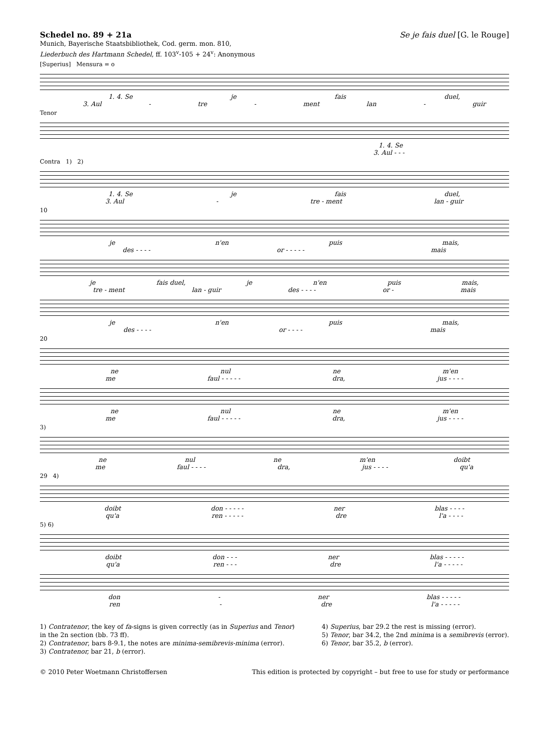Schedel no. 89 + 21a Se je fais duel [G. le Rouge]
Munich, Bayerische Staatsbibliothek, Cod. germ. mon. 810,
Liederbuch des Hartmann Schedel, ff. 103<sup>v</sup>-105 + 24<sup>v</sup>: Anonymous
[Superius] Mensura = o
1. 4. Se je fais duel,
3. Aul - tre - ment lan - guir
Tenor
1. 4. Se
3. Aul - - -
Contra 1) 2)
1. 4. Se je fais duel,
3. Aul - tre - ment lan - guir
10
je n'en puis mais,
des - - - - or - - - - - mais
je fais duel, je n'en puis mais,
tre - ment lan - guir des - - - - or - mais
je n'en puis mais,
des - - - - or - - - - mais
20
ne nul ne m'en
me faul - - - - - dra, jus - - - -
ne nul ne m'en
me faul - - - - - dra, jus - - - -
3)
ne nul ne m'en doibt
me faul - - - - dra, jus - - - - qu'a
29 4)
doibt don - - - - - ner blas - - - -
qu'a ren - - - - - dre l'a - - - -
5) 6)
doibt don - - - ner blas - - - - -
qu'a ren - - - dre l'a - - - - -
don - ner blas - - - - -
ren - dre l'a - - - - -
1) Contratenor, the key of fa-signs is given correctly (as in Superius and Tenor)
in the 2n section (bb. 73 ff).
2) Contratenor, bars 8-9.1, the notes are minima-semibrevis-minima (error).
3) Contratenor, bar 21, b (error).
4) Superius, bar 29.2 the rest is missing (error).
5) Tenor, bar 34.2, the 2nd minima is a semibrevis (error).
6) Tenor, bar 35.2, b (error).
© 2010 Peter Woetmann Christoffersen This edition is protected by copyright – but free to use for study or performance